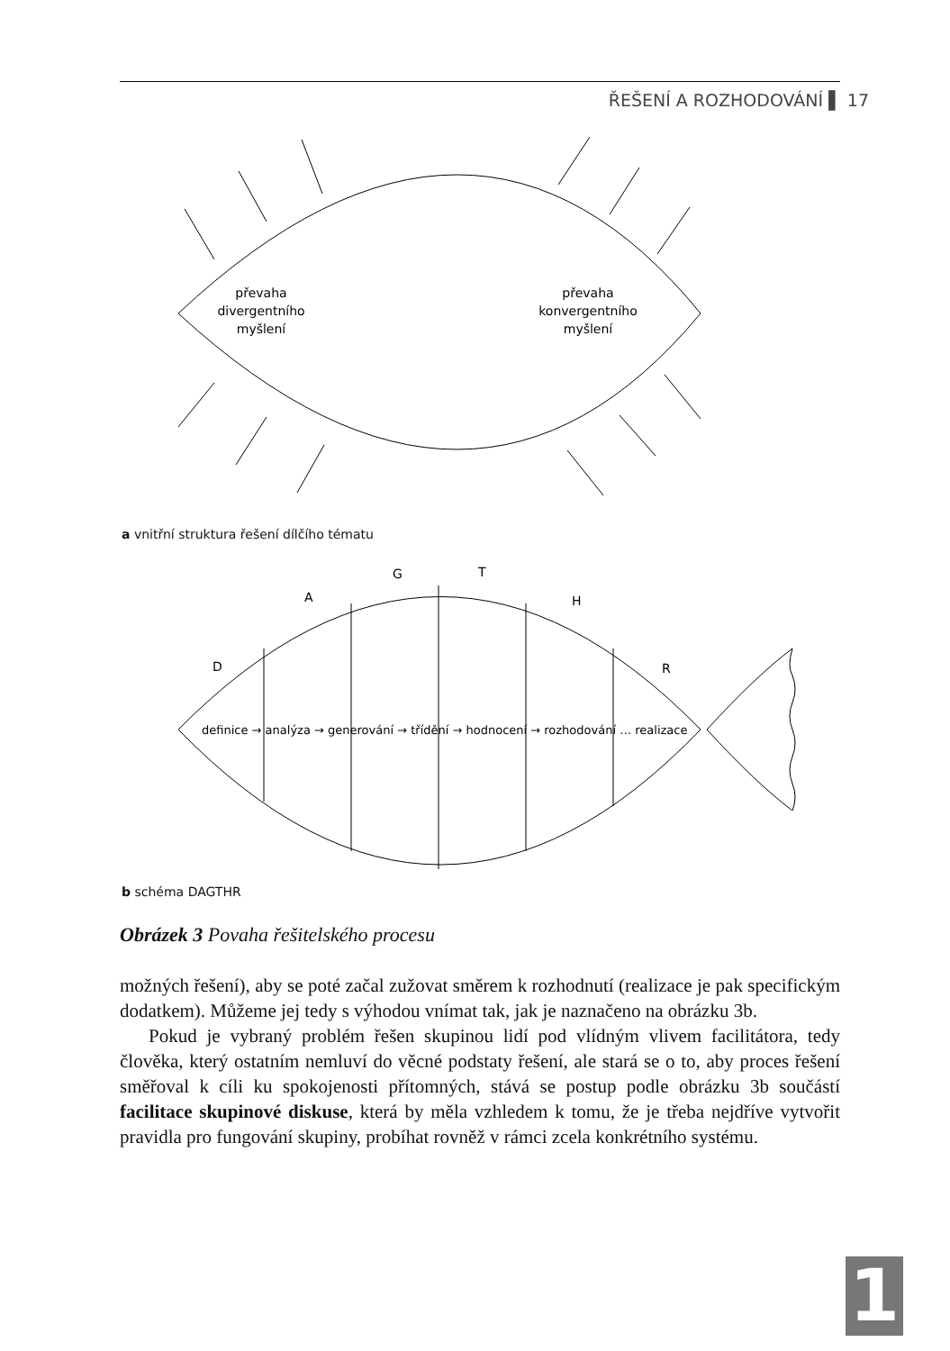ŘEŠENÍ A ROZHODOVÁNÍ ▌ 17
převaha
divergentního
myšlení
převaha
konvergentního
myšlení
D
A
G
T
H
R
definice → analýza → generování → třídění → hodnocení → rozhodování … realizace
a vnitřní struktura řešení dílčího tématu
b schéma DAGTHR
Obrázek 3 Povaha řešitelského procesu
možných řešení), aby se poté začal zužovat směrem k rozhodnutí (realizace je pak specifickým dodatkem). Můžeme jej tedy s výhodou vnímat tak, jak je naznačeno na obrázku 3b.
Pokud je vybraný problém řešen skupinou lidí pod vlídným vlivem facilitátora, tedy člověka, který ostatním nemluví do věcné podstaty řešení, ale stará se o to, aby proces řešení směřoval k cíli ku spokojenosti přítomných, stává se postup podle obrázku 3b součástí facilitace skupinové diskuse, která by měla vzhledem k tomu, že je třeba nejdříve vytvořit pravidla pro fungování skupiny, probíhat rovněž v rámci zcela konkrétního systému.
1